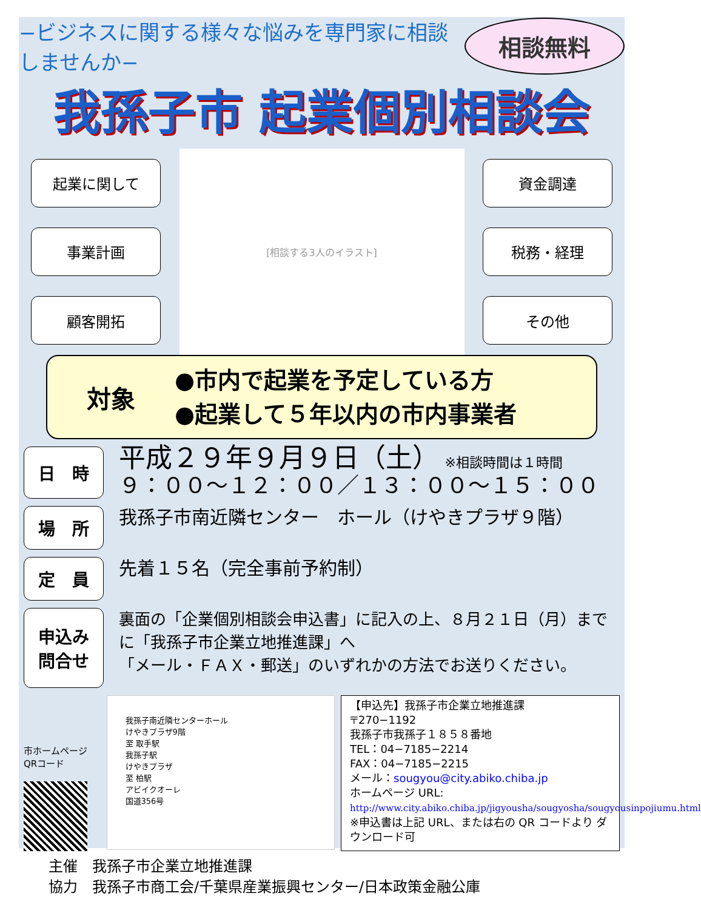−ビジネスに関する様々な悩みを専門家に相談しませんか−
相談無料
我孫子市 起業個別相談会
起業に関して
事業計画
顧客開拓
[相談する3人のイラスト]
資金調達
税務・経理
その他
対象
●市内で起業を予定している方
●起業して５年以内の市内事業者
日　時
平成２９年９月９日（土） ※相談時間は１時間
９：００〜１２：００／１３：００〜１５：００
場　所
我孫子市南近隣センター　ホール（けやきプラザ９階）
定　員
先着１５名（完全事前予約制）
申込み
問合せ
裏面の「企業個別相談会申込書」に記入の上、８月２１日（月）までに「我孫子市企業立地推進課」へ
「メール・ＦＡＸ・郵送」のいずれかの方法でお送りください。
市ホームページ
QRコード
我孫子南近隣センターホール
けやきプラザ9階
至 取手駅
我孫子駅
けやきプラザ
至 柏駅
アビイクオーレ
国道356号
【申込先】我孫子市企業立地推進課
〒270−1192
我孫子市我孫子１８５８番地
TEL：04−7185−2214
FAX：04−7185−2215
メール：sougyou@city.abiko.chiba.jp
ホームページ URL:
http://www.city.abiko.chiba.jp/jigyousha/sougyosha/sougyousinpojiumu.html
※申込書は上記 URL、または右の QR コードより ダウンロード可
主催　我孫子市企業立地推進課
協力　我孫子市商工会/千葉県産業振興センター/日本政策金融公庫